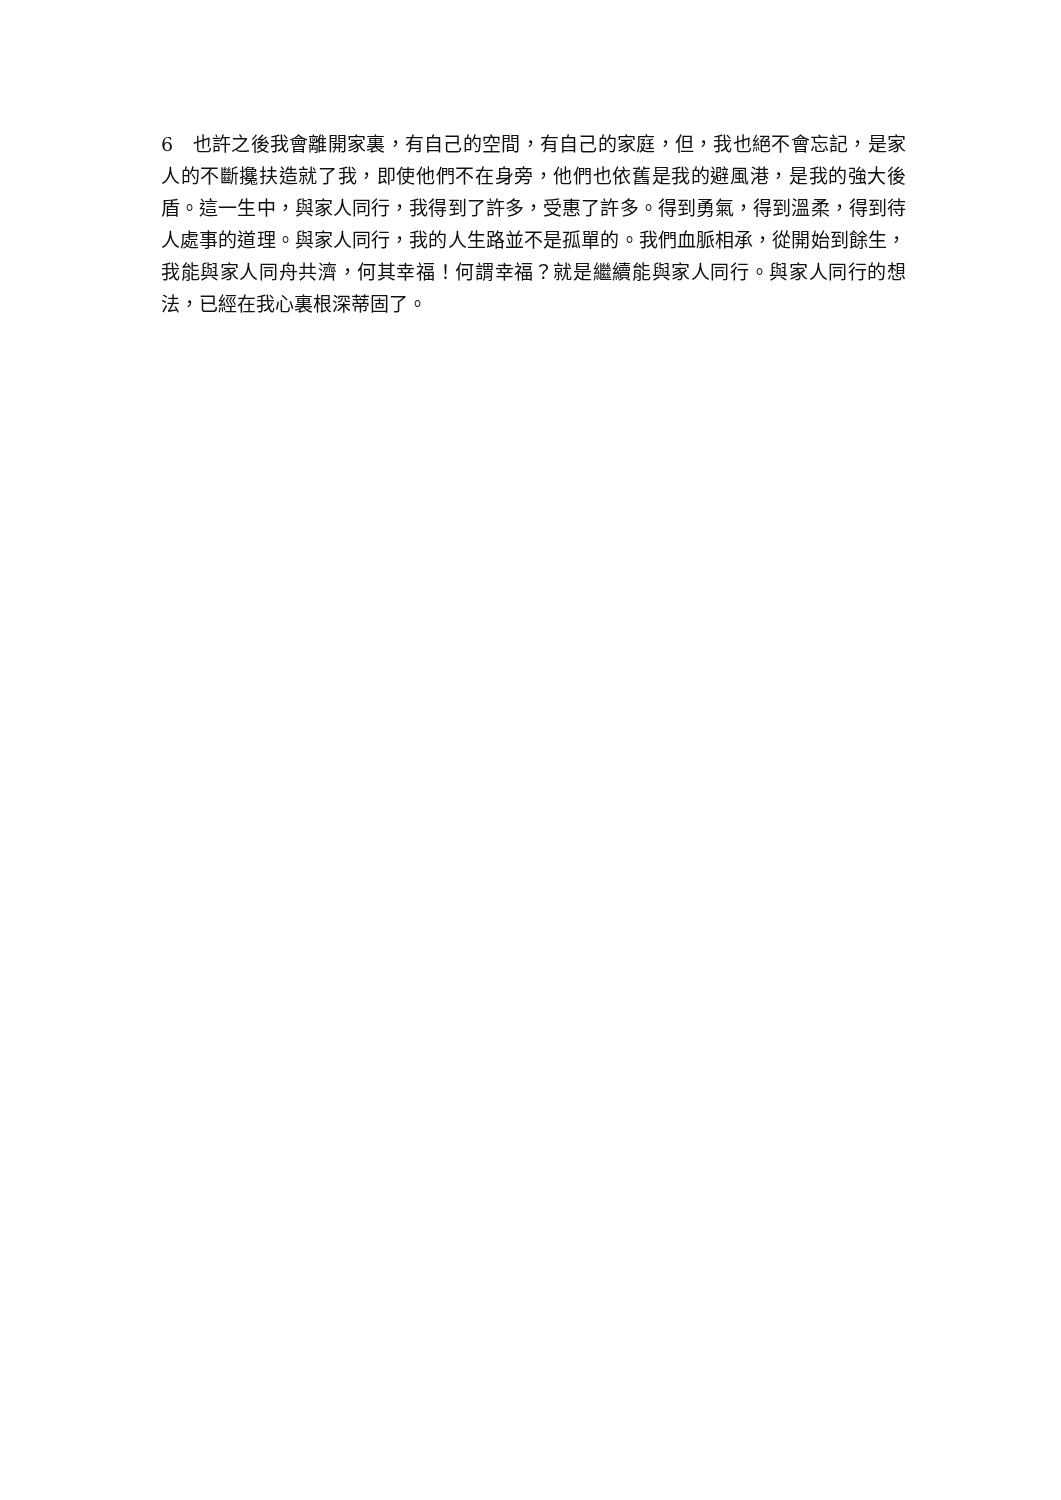6　也許之後我會離開家裏，有自己的空間，有自己的家庭，但，我也絕不會忘記，是家人的不斷攙扶造就了我，即使他們不在身旁，他們也依舊是我的避風港，是我的強大後盾。這一生中，與家人同行，我得到了許多，受惠了許多。得到勇氣，得到溫柔，得到待人處事的道理。與家人同行，我的人生路並不是孤單的。我們血脈相承，從開始到餘生，我能與家人同舟共濟，何其幸福！何謂幸福？就是繼續能與家人同行。與家人同行的想法，已經在我心裏根深蒂固了。